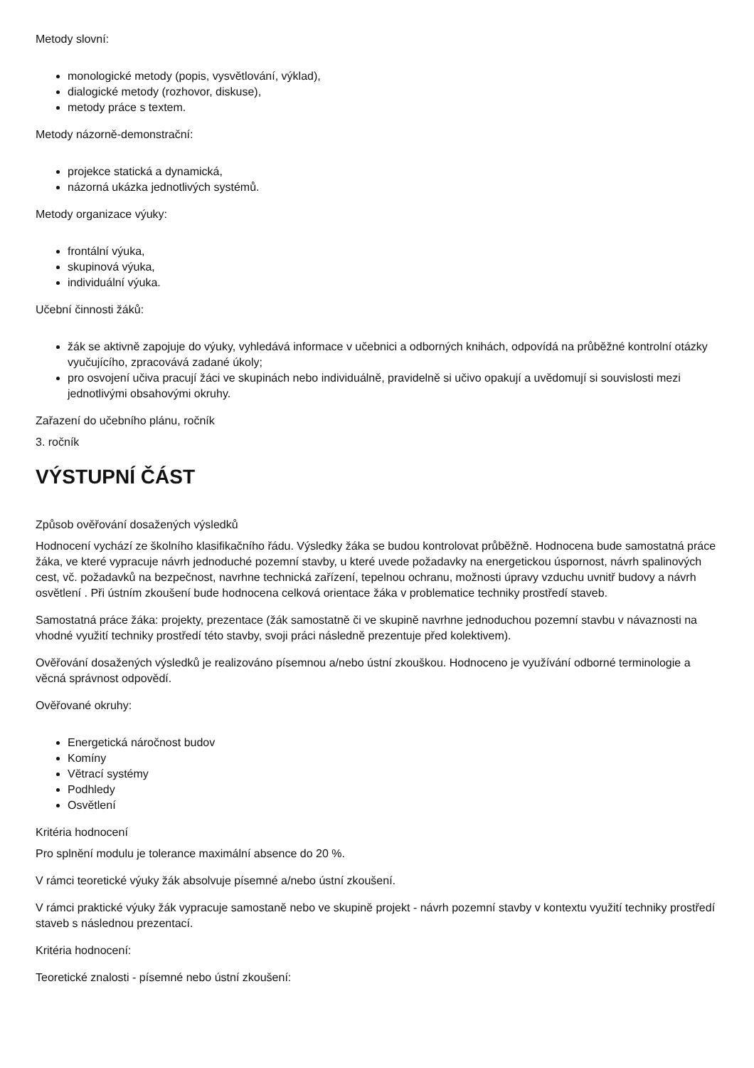Metody slovní:
monologické metody (popis, vysvětlování, výklad),
dialogické metody (rozhovor, diskuse),
metody práce s textem.
Metody názorně-demonstrační:
projekce statická a dynamická,
názorná ukázka jednotlivých systémů.
Metody organizace výuky:
frontální výuka,
skupinová výuka,
individuální výuka.
Učební činnosti žáků:
žák se aktivně zapojuje do výuky, vyhledává informace v učebnici a odborných knihách, odpovídá na průběžné kontrolní otázky vyučujícího, zpracovává zadané úkoly;
pro osvojení učiva pracují žáci ve skupinách nebo individuálně, pravidelně si učivo opakují a uvědomují si souvislosti mezi jednotlivými obsahovými okruhy.
Zařazení do učebního plánu, ročník
3. ročník
VÝSTUPNÍ ČÁST
Způsob ověřování dosažených výsledků
Hodnocení vychází ze školního klasifikačního řádu. Výsledky žáka se budou kontrolovat průběžně. Hodnocena bude samostatná práce žáka, ve které vypracuje návrh jednoduché pozemní stavby, u které uvede požadavky na energetickou úspornost, návrh spalinových cest, vč. požadavků na bezpečnost, navrhne technická zařízení, tepelnou ochranu, možnosti úpravy vzduchu uvnitř budovy a návrh osvětlení . Při ústním zkoušení bude hodnocena celková orientace žáka v problematice techniky prostředí staveb.
Samostatná práce žáka: projekty, prezentace (žák samostatně či ve skupině navrhne jednoduchou pozemní stavbu v návaznosti na vhodné využití techniky prostředí této stavby, svoji práci následně prezentuje před kolektivem).
Ověřování dosažených výsledků je realizováno písemnou a/nebo ústní zkouškou. Hodnoceno je využívání odborné terminologie a věcná správnost odpovědí.
Ověřované okruhy:
Energetická náročnost budov
Komíny
Větrací systémy
Podhledy
Osvětlení
Kritéria hodnocení
Pro splnění modulu je tolerance maximální absence do 20 %.
V rámci teoretické výuky žák absolvuje písemné a/nebo ústní zkoušení.
V rámci praktické výuky žák vypracuje samostaně nebo ve skupině projekt - návrh pozemní stavby v kontextu využití techniky prostředí staveb s následnou prezentací.
Kritéria hodnocení:
Teoretické znalosti - písemné nebo ústní zkoušení: